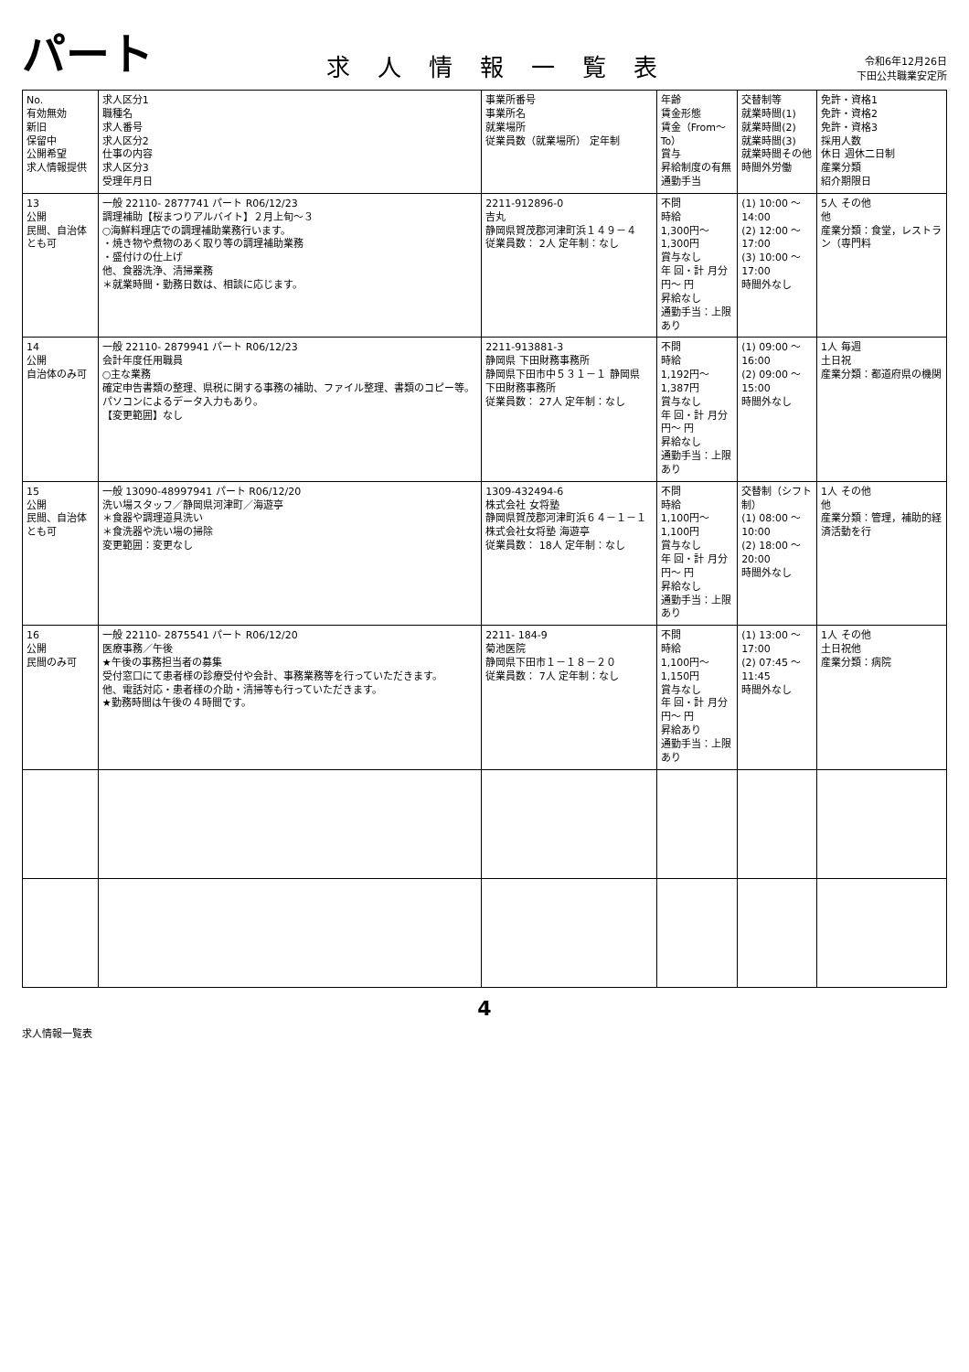パート
求人情報一覧表
令和6年12月26日
下田公共職業安定所
| No. 有効無効 新旧 保留中 公開希望 求人情報提供 | 求人区分1 職種名 求人番号 求人区分2 仕事の内容 求人区分3 受理年月日 | 事業所番号 事業所名 就業場所 従業員数（就業場所） 定年制 | 年齢 賃金形態 賃金（From～To） 賞与 昇給制度の有無 通勤手当 | 交替制等 就業時間(1) 就業時間(2) 就業時間(3) 就業時間その他 時間外労働 | 免許・資格1 免許・資格2 免許・資格3 採用人数 休日 週休二日制 産業分類 紹介期限日 |
| --- | --- | --- | --- | --- | --- |
| 13 公開 民間、自治体とも可 | 一般 22110- 2877741 パート R06/12/23 調理補助【桜まつりアルバイト】２月上旬～３ ○海鮮料理店での調理補助業務行います。 ・焼き物や煮物のあく取り等の調理補助業務 ・盛付けの仕上げ 他、食器洗浄、清掃業務 ＊就業時間・勤務日数は、相談に応じます。 | 2211-912896-0 吉丸 静岡県賀茂郡河津町浜１４９－４ 従業員数： 2人 定年制：なし | 不問 時給 1,300円～ 1,300円 賞与なし 年 回・計 月分 円～ 円 昇給なし 通勤手当：上限あり | (1) 10:00 ～ 14:00 (2) 12:00 ～ 17:00 (3) 10:00 ～ 17:00 時間外なし | 5人 その他 他 産業分類：食堂，レストラン（専門料 |
| 14 公開 自治体のみ可 | 一般 22110- 2879941 パート R06/12/23 会計年度任用職員 ○主な業務 確定申告書類の整理、県税に関する事務の補助、ファイル整理、書類のコピー等。パソコンによるデータ入力もあり。 【変更範囲】なし | 2211-913881-3 静岡県 下田財務事務所 静岡県下田市中５３１－１ 静岡県 下田財務事務所 従業員数： 27人 定年制：なし | 不問 時給 1,192円～ 1,387円 賞与なし 年 回・計 月分 円～ 円 昇給なし 通勤手当：上限あり | (1) 09:00 ～ 16:00 (2) 09:00 ～ 15:00 時間外なし | 1人 毎週 土日祝 産業分類：都道府県の機関 |
| 15 公開 民間、自治体とも可 | 一般 13090-48997941 パート R06/12/20 洗い場スタッフ／静岡県河津町／海遊亭 ＊食器や調理道具洗い ＊食洗器や洗い場の掃除 変更範囲：変更なし | 1309-432494-6 株式会社 女将塾 静岡県賀茂郡河津町浜６４－１－１ 株式会社女将塾 海遊亭 従業員数： 18人 定年制：なし | 不問 時給 1,100円～ 1,100円 賞与なし 年 回・計 月分 円～ 円 昇給なし 通勤手当：上限あり | 交替制（シフト制） (1) 08:00 ～ 10:00 (2) 18:00 ～ 20:00 時間外なし | 1人 その他 他 産業分類：管理，補助的経済活動を行 |
| 16 公開 民間のみ可 | 一般 22110- 2875541 パート R06/12/20 医療事務／午後 ★午後の事務担当者の募集 受付窓口にて患者様の診療受付や会計、事務業務等を行っていただきます。 他、電話対応・患者様の介助・清掃等も行っていただきます。 ★勤務時間は午後の４時間です。 | 2211- 184-9 菊池医院 静岡県下田市１－１８－２０ 従業員数： 7人 定年制：なし | 不問 時給 1,100円～ 1,150円 賞与なし 年 回・計 月分 円～ 円 昇給あり 通勤手当：上限あり | (1) 13:00 ～ 17:00 (2) 07:45 ～ 11:45 時間外なし | 1人 その他 土日祝他 産業分類：病院 |
4
求人情報一覧表